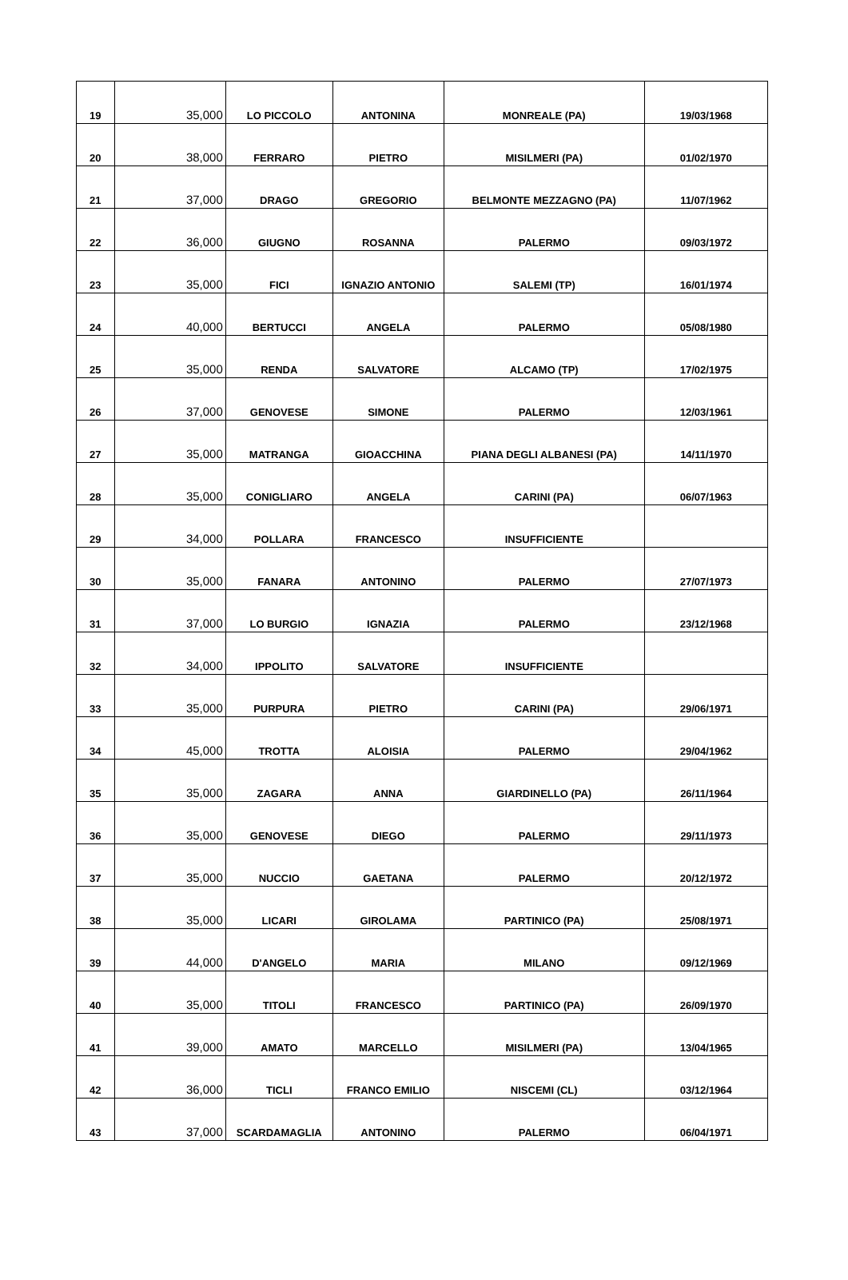| 19 | 35,000 | LO PICCOLO | ANTONINA | MONREALE (PA) | 19/03/1968 |
| 20 | 38,000 | FERRARO | PIETRO | MISILMERI (PA) | 01/02/1970 |
| 21 | 37,000 | DRAGO | GREGORIO | BELMONTE MEZZAGNO (PA) | 11/07/1962 |
| 22 | 36,000 | GIUGNO | ROSANNA | PALERMO | 09/03/1972 |
| 23 | 35,000 | FICI | IGNAZIO ANTONIO | SALEMI (TP) | 16/01/1974 |
| 24 | 40,000 | BERTUCCI | ANGELA | PALERMO | 05/08/1980 |
| 25 | 35,000 | RENDA | SALVATORE | ALCAMO (TP) | 17/02/1975 |
| 26 | 37,000 | GENOVESE | SIMONE | PALERMO | 12/03/1961 |
| 27 | 35,000 | MATRANGA | GIOACCHINA | PIANA DEGLI ALBANESI (PA) | 14/11/1970 |
| 28 | 35,000 | CONIGLIARO | ANGELA | CARINI (PA) | 06/07/1963 |
| 29 | 34,000 | POLLARA | FRANCESCO | INSUFFICIENTE | |
| 30 | 35,000 | FANARA | ANTONINO | PALERMO | 27/07/1973 |
| 31 | 37,000 | LO BURGIO | IGNAZIA | PALERMO | 23/12/1968 |
| 32 | 34,000 | IPPOLITO | SALVATORE | INSUFFICIENTE | |
| 33 | 35,000 | PURPURA | PIETRO | CARINI (PA) | 29/06/1971 |
| 34 | 45,000 | TROTTA | ALOISIA | PALERMO | 29/04/1962 |
| 35 | 35,000 | ZAGARA | ANNA | GIARDINELLO (PA) | 26/11/1964 |
| 36 | 35,000 | GENOVESE | DIEGO | PALERMO | 29/11/1973 |
| 37 | 35,000 | NUCCIO | GAETANA | PALERMO | 20/12/1972 |
| 38 | 35,000 | LICARI | GIROLAMA | PARTINICO (PA) | 25/08/1971 |
| 39 | 44,000 | D'ANGELO | MARIA | MILANO | 09/12/1969 |
| 40 | 35,000 | TITOLI | FRANCESCO | PARTINICO (PA) | 26/09/1970 |
| 41 | 39,000 | AMATO | MARCELLO | MISILMERI (PA) | 13/04/1965 |
| 42 | 36,000 | TICLI | FRANCO EMILIO | NISCEMI (CL) | 03/12/1964 |
| 43 | 37,000 | SCARDAMAGLIA | ANTONINO | PALERMO | 06/04/1971 |